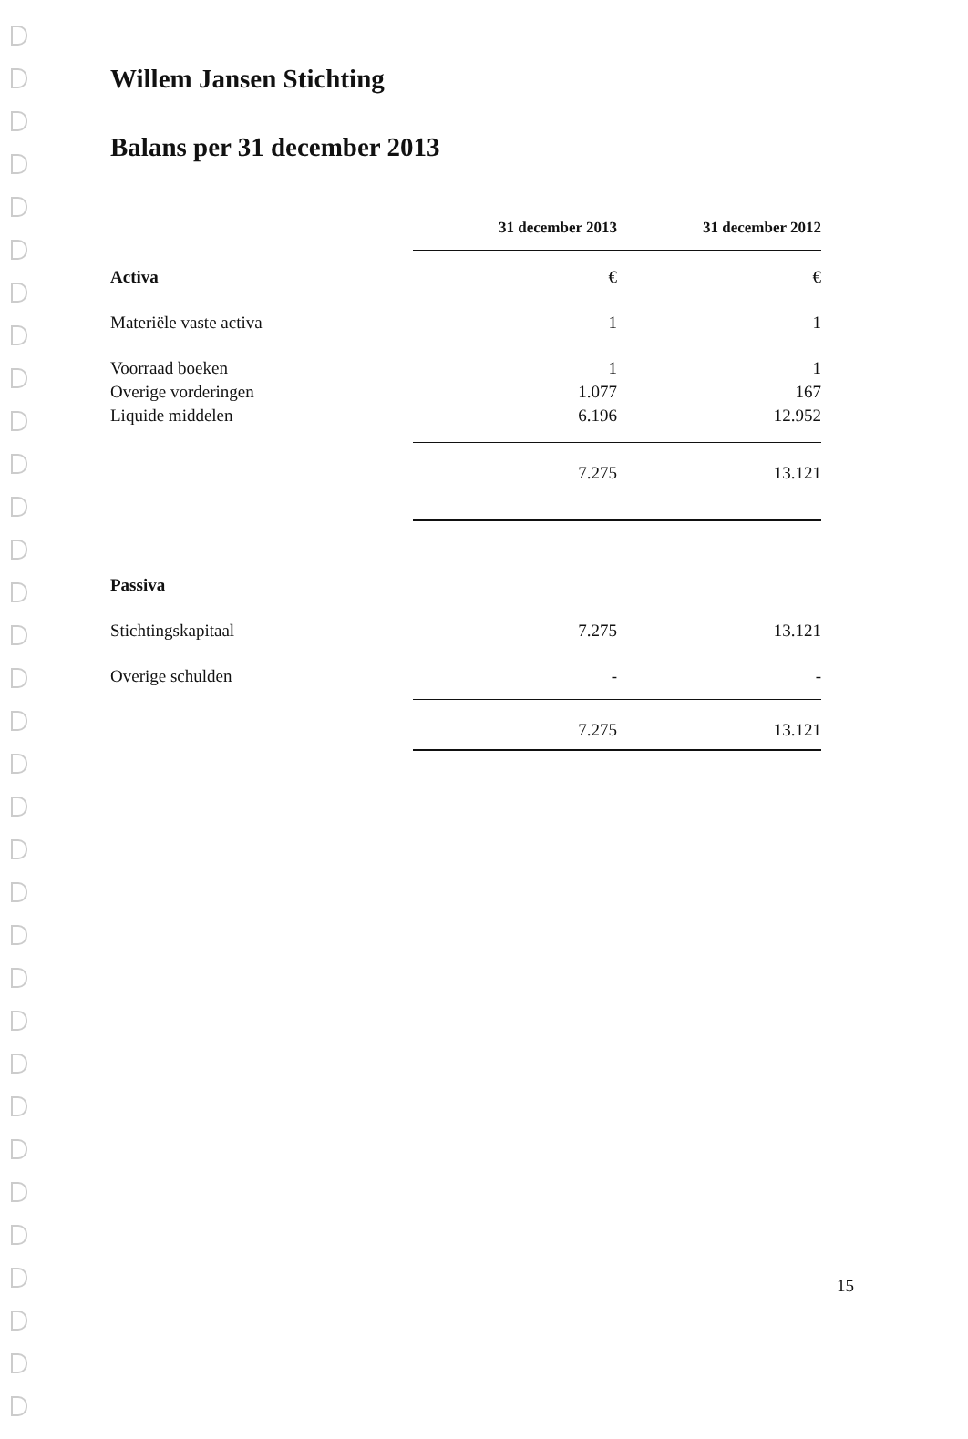Willem Jansen Stichting
Balans per 31 december 2013
| | 31 december 2013 | | 31 december 2012 |
| --- | --- | --- | --- |
| Activa | € | | € |
| Materiële vaste activa | 1 | | 1 |
| Voorraad boeken | 1 | | 1 |
| Overige vorderingen | 1.077 | | 167 |
| Liquide middelen | 6.196 | | 12.952 |
| | 7.275 | | 13.121 |
| Passiva | | | |
| Stichtingskapitaal | 7.275 | | 13.121 |
| Overige schulden | - | | - |
| | 7.275 | | 13.121 |
15